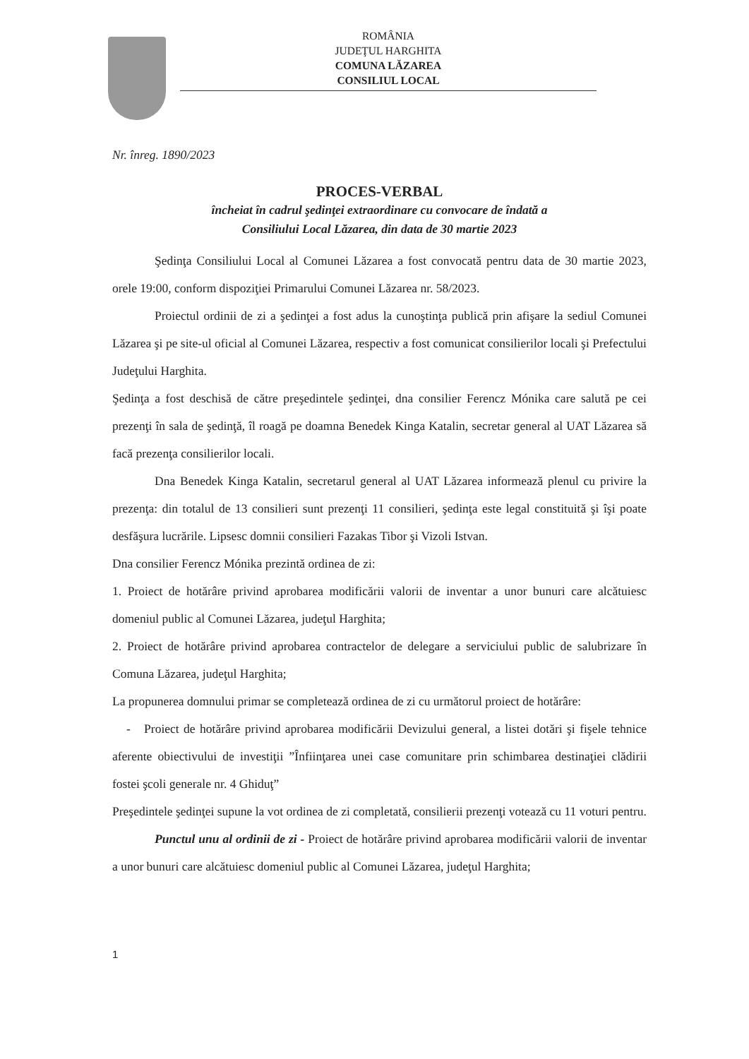ROMÂNIA
JUDEŢUL HARGHITA
COMUNA LĂZAREA
CONSILIUL LOCAL
Nr. înreg. 1890/2023
PROCES-VERBAL
încheiat în cadrul şedinţei extraordinare cu convocare de îndată a
Consiliului Local Lăzarea, din data de 30 martie 2023
Şedinţa Consiliului Local al Comunei Lăzarea a fost convocată pentru data de 30 martie 2023, orele 19:00, conform dispoziţiei Primarului Comunei Lăzarea nr. 58/2023.
Proiectul ordinii de zi a şedinţei a fost adus la cunoştinţa publică prin afişare la sediul Comunei Lăzarea şi pe site-ul oficial al Comunei Lăzarea, respectiv a fost comunicat consilierilor locali şi Prefectului Judeţului Harghita.
Şedinţa a fost deschisă de către preşedintele şedinţei, dna consilier Ferencz Mónika care salută pe cei prezenţi în sala de şedinţă, îl roagă pe doamna Benedek Kinga Katalin, secretar general al UAT Lăzarea să facă prezenţa consilierilor locali.
Dna Benedek Kinga Katalin, secretarul general al UAT Lăzarea informează plenul cu privire la prezenţa: din totalul de 13 consilieri sunt prezenţi 11 consilieri, şedinţa este legal constituită şi îşi poate desfăşura lucrările. Lipsesc domnii consilieri Fazakas Tibor şi Vizoli Istvan.
Dna consilier Ferencz Mónika prezintă ordinea de zi:
1. Proiect de hotărâre privind aprobarea modificării valorii de inventar a unor bunuri care alcătuiesc domeniul public al Comunei Lăzarea, judeţul Harghita;
2. Proiect de hotărâre privind aprobarea contractelor de delegare a serviciului public de salubrizare în Comuna Lăzarea, judeţul Harghita;
La propunerea domnului primar se completează ordinea de zi cu următorul proiect de hotărâre:
- Proiect de hotărâre privind aprobarea modificării Devizului general, a listei dotări şi fişele tehnice aferente obiectivului de investiţii ”Înfiinţarea unei case comunitare prin schimbarea destinaţiei clădirii fostei şcoli generale nr. 4 Ghiduţ”
Preşedintele şedinţei supune la vot ordinea de zi completată, consilierii prezenţi votează cu 11 voturi pentru.
Punctul unu al ordinii de zi - Proiect de hotărâre privind aprobarea modificării valorii de inventar a unor bunuri care alcătuiesc domeniul public al Comunei Lăzarea, judeţul Harghita;
1